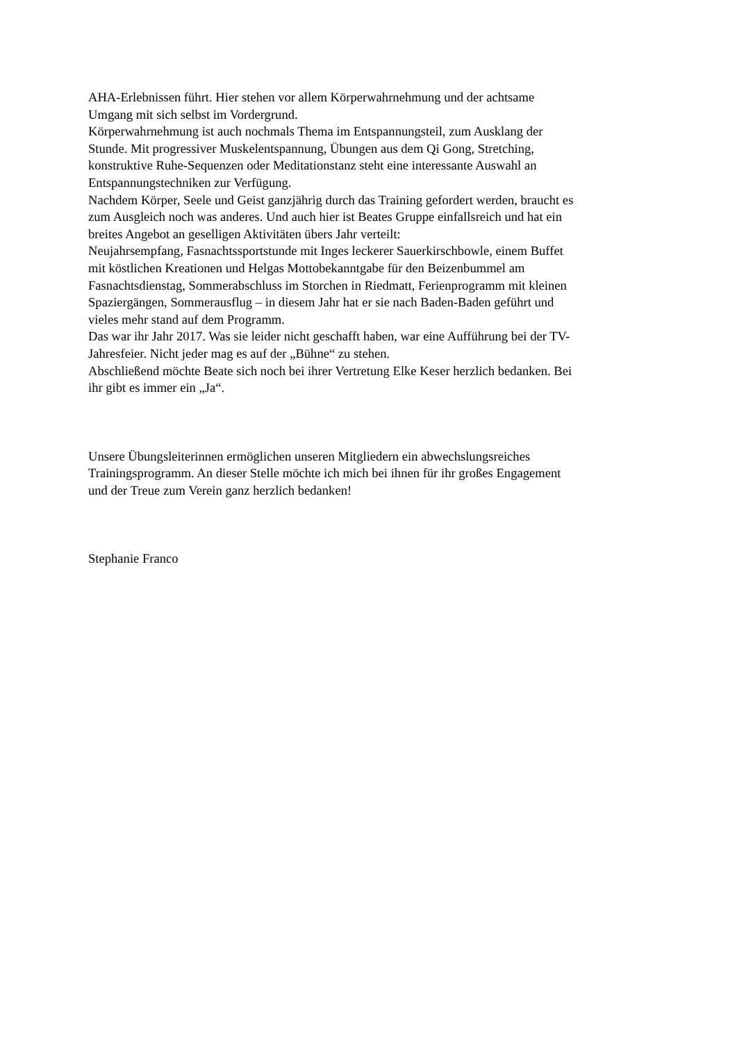AHA-Erlebnissen führt. Hier stehen vor allem Körperwahrnehmung und der achtsame
Umgang mit sich selbst im Vordergrund.
Körperwahrnehmung ist auch nochmals Thema im Entspannungsteil, zum Ausklang der
Stunde. Mit progressiver Muskelentspannung, Übungen aus dem Qi Gong, Stretching,
konstruktive Ruhe-Sequenzen oder Meditationstanz steht eine interessante Auswahl an
Entspannungstechniken zur Verfügung.
Nachdem Körper, Seele und Geist ganzjährig durch das Training gefordert werden, braucht es
zum Ausgleich noch was anderes. Und auch hier ist Beates Gruppe einfallsreich und hat ein
breites Angebot an geselligen Aktivitäten übers Jahr verteilt:
Neujahrsempfang, Fasnachtssportstunde mit Inges leckerer Sauerkirschbowle, einem Buffet
mit köstlichen Kreationen und Helgas Mottobekanntgabe für den Beizenbummel am
Fasnachtsdienstag, Sommerabschluss im Storchen in Riedmatt, Ferienprogramm mit kleinen
Spaziergängen, Sommerausflug – in diesem Jahr hat er sie nach Baden-Baden geführt und
vieles mehr stand auf dem Programm.
Das war ihr Jahr 2017. Was sie leider nicht geschafft haben, war eine Aufführung bei der TV-
Jahresfeier. Nicht jeder mag es auf der „Bühne“ zu stehen.
Abschließend möchte Beate sich noch bei ihrer Vertretung Elke Keser herzlich bedanken. Bei
ihr gibt es immer ein „Ja“.
Unsere Übungsleiterinnen ermöglichen unseren Mitgliedern ein abwechslungsreiches
Trainingsprogramm. An dieser Stelle möchte ich mich bei ihnen für ihr großes Engagement
und der Treue zum Verein ganz herzlich bedanken!
Stephanie Franco